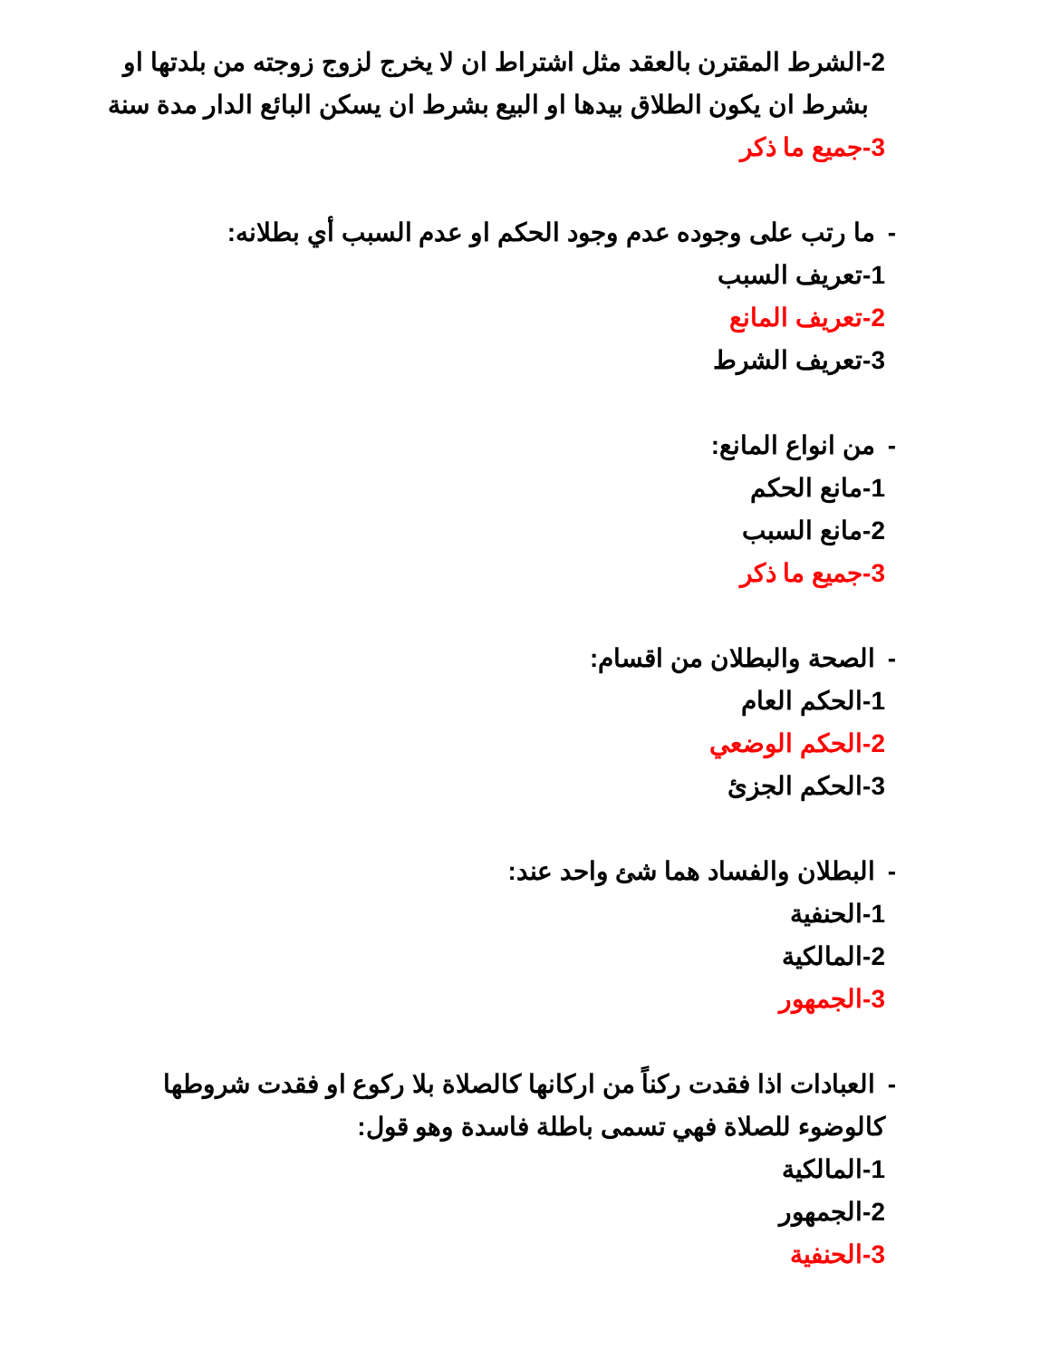2-الشرط المقترن بالعقد مثل اشتراط ان لا يخرج لزوج زوجته من بلدتها او
بشرط ان يكون الطلاق بيدها او البيع بشرط ان يسكن البائع الدار مدة سنة
3-جميع ما ذكر
-ما رتب على وجوده عدم وجود الحكم او عدم السبب أي بطلانه:
1-تعريف السبب
2-تعريف المانع
3-تعريف الشرط
-من انواع المانع:
1-مانع الحكم
2-مانع السبب
3-جميع ما ذكر
-الصحة والبطلان من اقسام:
1-الحكم العام
2-الحكم الوضعي
3-الحكم الجزئ
-البطلان والفساد هما شئ واحد عند:
1-الحنفية
2-المالكية
3-الجمهور
-العبادات اذا فقدت ركناً من اركانها كالصلاة بلا ركوع او فقدت شروطها
كالوضوء للصلاة فهي تسمى باطلة فاسدة وهو قول:
1-المالكية
2-الجمهور
3-الحنفية